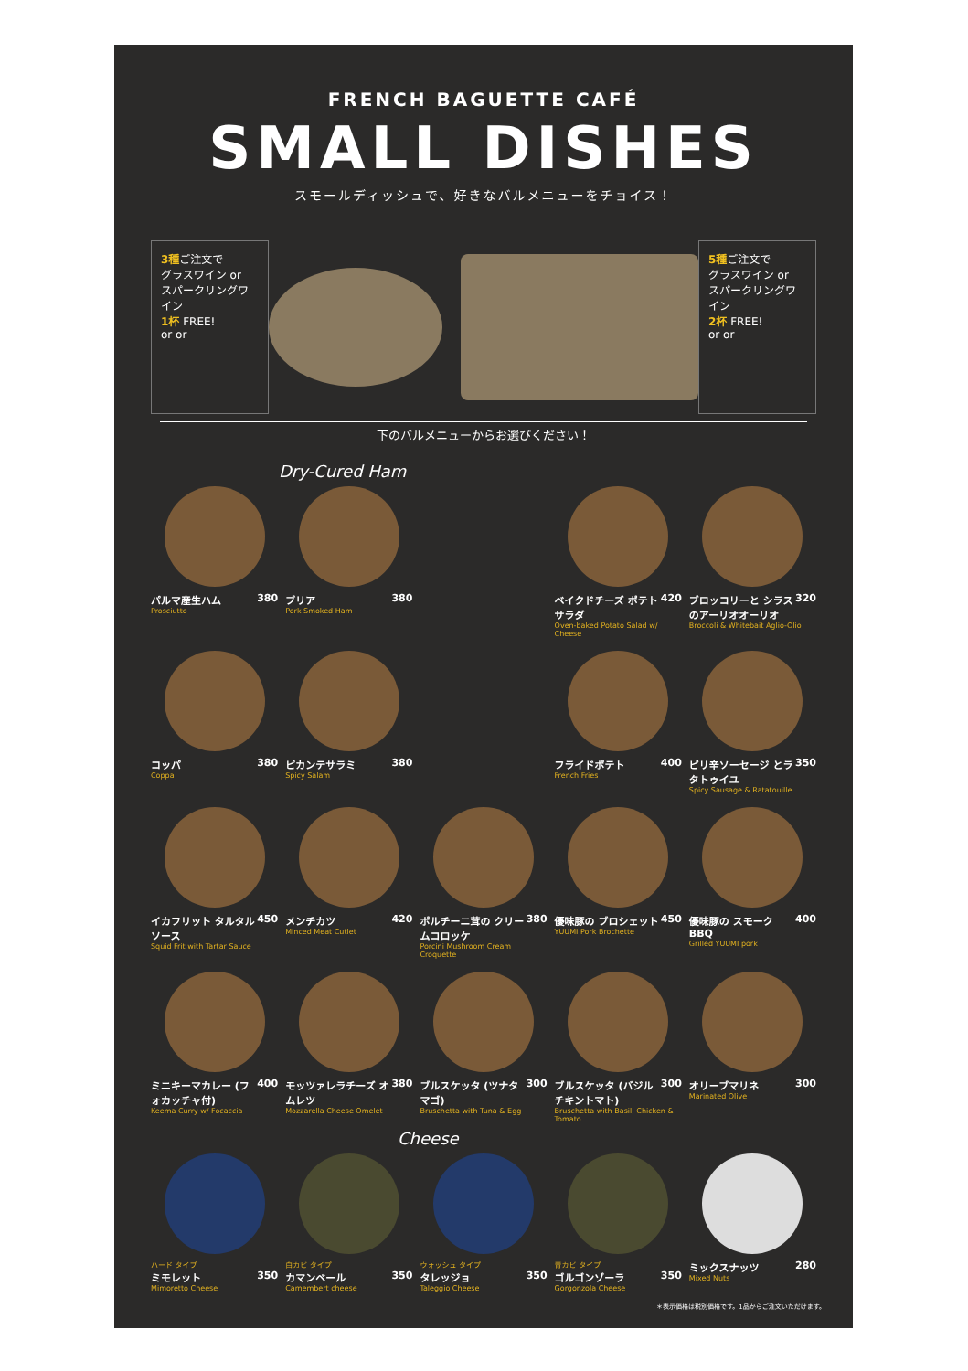FRENCH BAGUETTE CAFÉ
SMALL DISHES
スモールディッシュで、好きなバルメニューをチョイス！
3種ご注文で
グラスワイン or
スパークリングワイン
1杯 FREE!
or or
5種ご注文で
グラスワイン or
スパークリングワイン
2杯 FREE!
or or
下のバルメニューからお選びください！
Dry-Cured Ham
パルマ産生ハム 380
Prosciutto
ブリア 380
Pork Smoked Ham
ベイクドチーズ ポテトサラダ 420
Oven-baked Potato Salad w/ Cheese
ブロッコリーと シラスのアーリオオーリオ 320
Broccoli & Whitebait Aglio-Olio
コッパ 380
Coppa
ピカンテサラミ 380
Spicy Salam
フライドポテト 400
French Fries
ピリ辛ソーセージ とラタトゥイユ 350
Spicy Sausage & Ratatouille
イカフリット タルタルソース 450
Squid Frit with Tartar Sauce
メンチカツ 420
Minced Meat Cutlet
ポルチーニ茸の クリームコロッケ 380
Porcini Mushroom Cream Croquette
優味豚の ブロシェット 450
YUUMI Pork Brochette
優味豚の スモークBBQ 400
Grilled YUUMI pork
ミニキーマカレー (フォカッチャ付) 400
Keema Curry w/ Focaccia
モッツァレラチーズ オムレツ 380
Mozzarella Cheese Omelet
ブルスケッタ (ツナタマゴ) 300
Bruschetta with Tuna & Egg
ブルスケッタ (バジルチキントマト) 300
Bruschetta with Basil, Chicken & Tomato
オリーブマリネ 300
Marinated Olive
Cheese
ハード タイプ
ミモレット 350
Mimoretto Cheese
白カビ タイプ
カマンベール 350
Camembert cheese
ウォッシュ タイプ
タレッジョ 350
Taleggio Cheese
青カビ タイプ
ゴルゴンゾーラ 350
Gorgonzola Cheese
ミックスナッツ 280
Mixed Nuts
＊表示価格は税別価格です。1品からご注文いただけます。